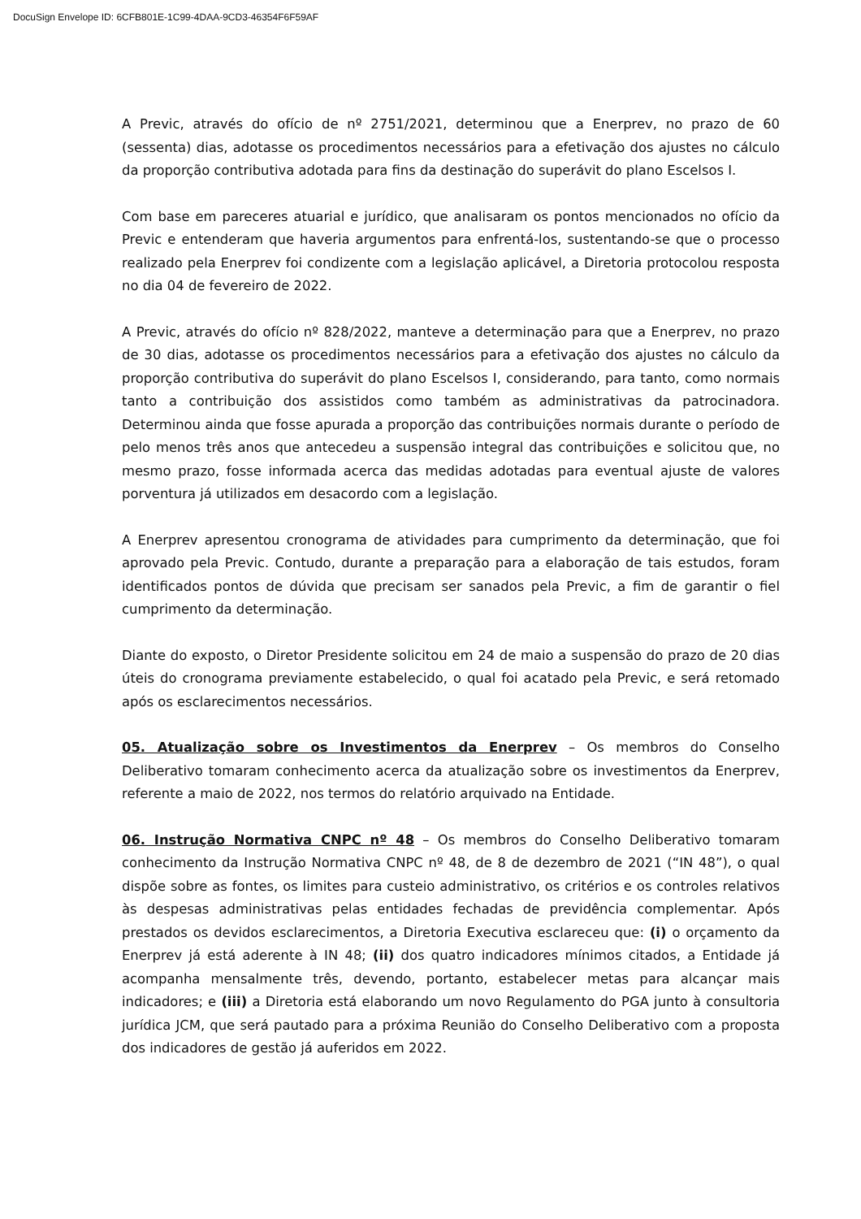DocuSign Envelope ID: 6CFB801E-1C99-4DAA-9CD3-46354F6F59AF
A Previc, através do ofício de nº 2751/2021, determinou que a Enerprev, no prazo de 60 (sessenta) dias, adotasse os procedimentos necessários para a efetivação dos ajustes no cálculo da proporção contributiva adotada para fins da destinação do superávit do plano Escelsos I.
Com base em pareceres atuarial e jurídico, que analisaram os pontos mencionados no ofício da Previc e entenderam que haveria argumentos para enfrentá-los, sustentando-se que o processo realizado pela Enerprev foi condizente com a legislação aplicável, a Diretoria protocolou resposta no dia 04 de fevereiro de 2022.
A Previc, através do ofício nº 828/2022, manteve a determinação para que a Enerprev, no prazo de 30 dias, adotasse os procedimentos necessários para a efetivação dos ajustes no cálculo da proporção contributiva do superávit do plano Escelsos I, considerando, para tanto, como normais tanto a contribuição dos assistidos como também as administrativas da patrocinadora. Determinou ainda que fosse apurada a proporção das contribuições normais durante o período de pelo menos três anos que antecedeu a suspensão integral das contribuições e solicitou que, no mesmo prazo, fosse informada acerca das medidas adotadas para eventual ajuste de valores porventura já utilizados em desacordo com a legislação.
A Enerprev apresentou cronograma de atividades para cumprimento da determinação, que foi aprovado pela Previc. Contudo, durante a preparação para a elaboração de tais estudos, foram identificados pontos de dúvida que precisam ser sanados pela Previc, a fim de garantir o fiel cumprimento da determinação.
Diante do exposto, o Diretor Presidente solicitou em 24 de maio a suspensão do prazo de 20 dias úteis do cronograma previamente estabelecido, o qual foi acatado pela Previc, e será retomado após os esclarecimentos necessários.
05. Atualização sobre os Investimentos da Enerprev – Os membros do Conselho Deliberativo tomaram conhecimento acerca da atualização sobre os investimentos da Enerprev, referente a maio de 2022, nos termos do relatório arquivado na Entidade.
06. Instrução Normativa CNPC nº 48 – Os membros do Conselho Deliberativo tomaram conhecimento da Instrução Normativa CNPC nº 48, de 8 de dezembro de 2021 (“IN 48”), o qual dispõe sobre as fontes, os limites para custeio administrativo, os critérios e os controles relativos às despesas administrativas pelas entidades fechadas de previdência complementar. Após prestados os devidos esclarecimentos, a Diretoria Executiva esclareceu que: (i) o orçamento da Enerprev já está aderente à IN 48; (ii) dos quatro indicadores mínimos citados, a Entidade já acompanha mensalmente três, devendo, portanto, estabelecer metas para alcançar mais indicadores; e (iii) a Diretoria está elaborando um novo Regulamento do PGA junto à consultoria jurídica JCM, que será pautado para a próxima Reunião do Conselho Deliberativo com a proposta dos indicadores de gestão já auferidos em 2022.